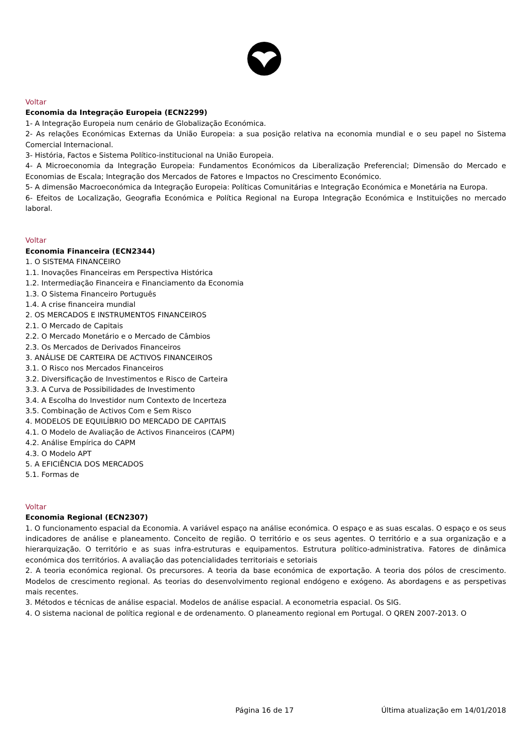Voltar
Economia da Integração Europeia (ECN2299)
1- A Integração Europeia num cenário de Globalização Económica.
2- As relações Económicas Externas da União Europeia: a sua posição relativa na economia mundial e o seu papel no Sistema Comercial Internacional.
3- História, Factos e Sistema Político-institucional na União Europeia.
4- A Microeconomia da Integração Europeia: Fundamentos Económicos da Liberalização Preferencial; Dimensão do Mercado e Economias de Escala; Integração dos Mercados de Fatores e Impactos no Crescimento Económico.
5- A dimensão Macroeconómica da Integração Europeia: Políticas Comunitárias e Integração Económica e Monetária na Europa.
6- Efeitos de Localização, Geografia Económica e Política Regional na Europa Integração Económica e Instituições no mercado laboral.
Voltar
Economia Financeira (ECN2344)
1. O SISTEMA FINANCEIRO
1.1. Inovações Financeiras em Perspectiva Histórica
1.2. Intermediação Financeira e Financiamento da Economia
1.3. O Sistema Financeiro Português
1.4. A crise financeira mundial
2. OS MERCADOS E INSTRUMENTOS FINANCEIROS
2.1. O Mercado de Capitais
2.2. O Mercado Monetário e o Mercado de Câmbios
2.3. Os Mercados de Derivados Financeiros
3. ANÁLISE DE CARTEIRA DE ACTIVOS FINANCEIROS
3.1. O Risco nos Mercados Financeiros
3.2. Diversificação de Investimentos e Risco de Carteira
3.3. A Curva de Possibilidades de Investimento
3.4. A Escolha do Investidor num Contexto de Incerteza
3.5. Combinação de Activos Com e Sem Risco
4. MODELOS DE EQUILÍBRIO DO MERCADO DE CAPITAIS
4.1. O Modelo de Avaliação de Activos Financeiros (CAPM)
4.2. Análise Empírica do CAPM
4.3. O Modelo APT
5. A EFICIÊNCIA DOS MERCADOS
5.1. Formas de
Voltar
Economia Regional (ECN2307)
1. O funcionamento espacial da Economia. A variável espaço na análise económica. O espaço e as suas escalas. O espaço e os seus indicadores de análise e planeamento. Conceito de região. O território e os seus agentes. O território e a sua organização e a hierarquização. O território e as suas infra-estruturas e equipamentos. Estrutura político-administrativa. Fatores de dinâmica económica dos territórios. A avaliação das potencialidades territoriais e setoriais
2. A teoria económica regional. Os precursores. A teoria da base económica de exportação. A teoria dos pólos de crescimento. Modelos de crescimento regional. As teorias do desenvolvimento regional endógeno e exógeno. As abordagens e as perspetivas mais recentes.
3. Métodos e técnicas de análise espacial. Modelos de análise espacial. A econometria espacial. Os SIG.
4. O sistema nacional de política regional e de ordenamento. O planeamento regional em Portugal. O QREN 2007-2013. O
Página 16 de 17 Última atualização em 14/01/2018